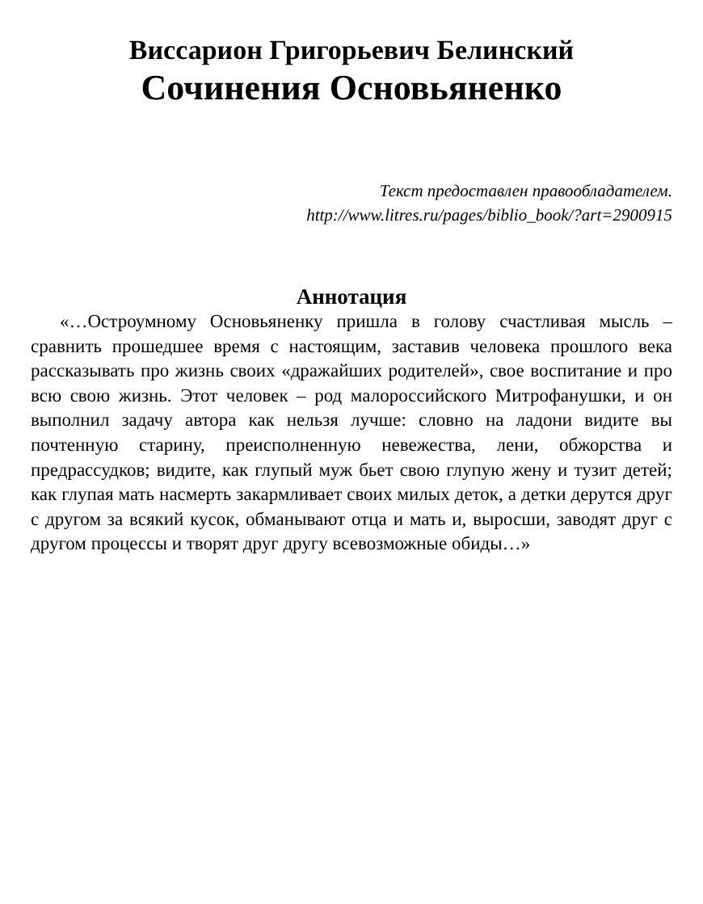Виссарион Григорьевич Белинский
Сочинения Основьяненко
Текст предоставлен правообладателем.
http://www.litres.ru/pages/biblio_book/?art=2900915
Аннотация
«…Остроумному Основьяненку пришла в голову счастливая мысль – сравнить прошедшее время с настоящим, заставив человека прошлого века рассказывать про жизнь своих «дражайших родителей», свое воспитание и про всю свою жизнь. Этот человек – род малороссийского Митрофанушки, и он выполнил задачу автора как нельзя лучше: словно на ладони видите вы почтенную старину, преисполненную невежества, лени, обжорства и предрассудков; видите, как глупый муж бьет свою глупую жену и тузит детей; как глупая мать насмерть закармливает своих милых деток, а детки дерутся друг с другом за всякий кусок, обманывают отца и мать и, выросши, заводят друг с другом процессы и творят друг другу всевозможные обиды…»